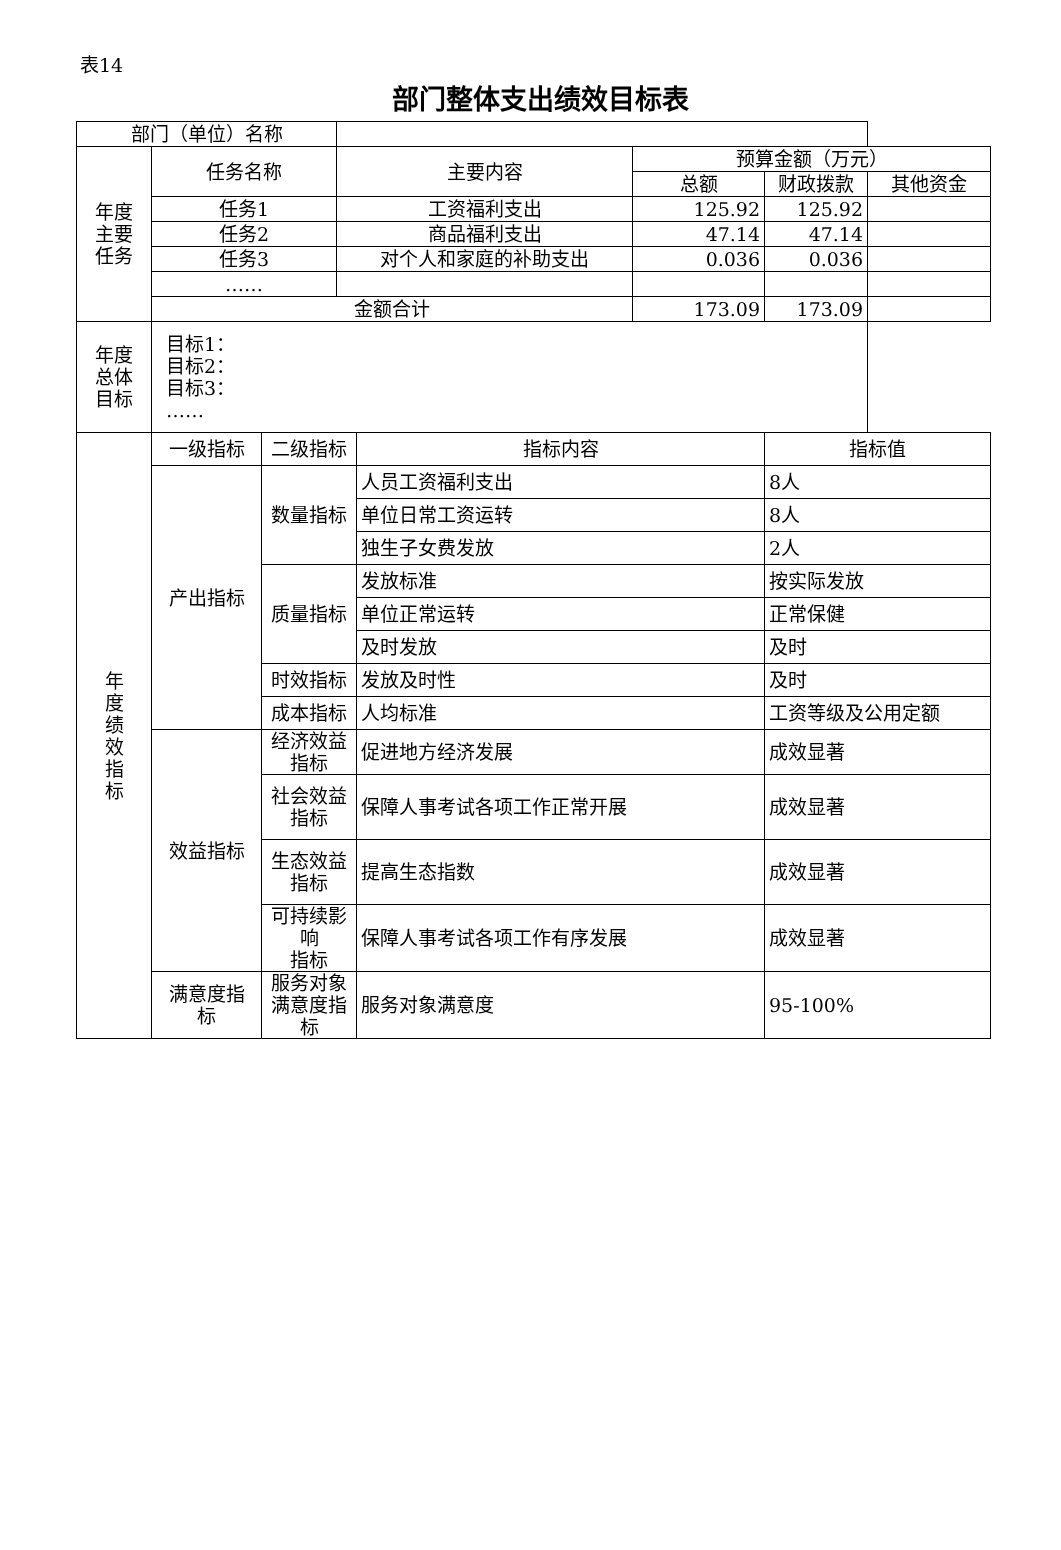表14
部门整体支出绩效目标表
| 部门（单位）名称 | | | | | | | |
| 年度 主要 任务 | 任务名称 | | 主要内容 | | 预算金额（万元） | | |
| | | | | | 总额 | 财政拨款 | 其他资金 |
| | 任务1 | | 工资福利支出 | | 125.92 | 125.92 | |
| | 任务2 | | 商品福利支出 | | 47.14 | 47.14 | |
| | 任务3 | | 对个人和家庭的补助支出 | | 0.036 | 0.036 | |
| | …… | | | | | | |
| | 金额合计 | | | | 173.09 | 173.09 | |
| 年度 总体 目标 | 目标1： 目标2： 目标3： …… | | | | | | |
| 年 度 绩 效 指 标 | 一级指标 | 二级指标 | | 指标内容 | | 指标值 | |
| | 产出指标 | 数量指标 | | 人员工资福利支出 | | 8人 | |
| | | | | 单位日常工资运转 | | 8人 | |
| | | | | 独生子女费发放 | | 2人 | |
| | | 质量指标 | | 发放标准 | | 按实际发放 | |
| | | | | 单位正常运转 | | 正常保健 | |
| | | | | 及时发放 | | 及时 | |
| | | 时效指标 | | 发放及时性 | | 及时 | |
| | | 成本指标 | | 人均标准 | | 工资等级及公用定额 | |
| | 效益指标 | 经济效益指标 | | 促进地方经济发展 | | 成效显著 | |
| | | 社会效益 指标 | | 保障人事考试各项工作正常开展 | | 成效显著 | |
| | | 生态效益 指标 | | 提高生态指数 | | 成效显著 | |
| | | 可持续影响 指标 | | 保障人事考试各项工作有序发展 | | 成效显著 | |
| | 满意度指 标 | 服务对象 满意度指标 | | 服务对象满意度 | | 95-100% | |